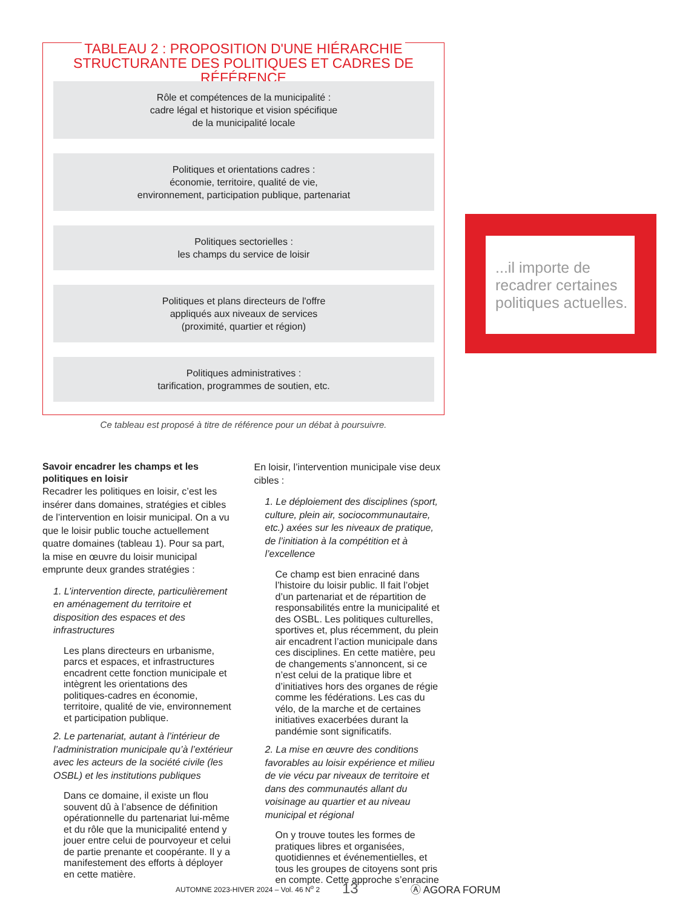TABLEAU 2 : PROPOSITION D'UNE HIÉRARCHIE
STRUCTURANTE DES POLITIQUES ET CADRES DE RÉFÉRENCE
Rôle et compétences de la municipalité :
cadre légal et historique et vision spécifique
de la municipalité locale
Politiques et orientations cadres :
économie, territoire, qualité de vie,
environnement, participation publique, partenariat
Politiques sectorielles :
les champs du service de loisir
Politiques et plans directeurs de l'offre
appliqués aux niveaux de services
(proximité, quartier et région)
Politiques administratives :
tarification, programmes de soutien, etc.
Ce tableau est proposé à titre de référence pour un débat à poursuivre.
...il importe de recadrer certaines politiques actuelles.
Savoir encadrer les champs et les politiques en loisir
Recadrer les politiques en loisir, c’est les insérer dans domaines, stratégies et cibles de l’intervention en loisir municipal. On a vu que le loisir public touche actuellement quatre domaines (tableau 1). Pour sa part, la mise en œuvre du loisir municipal emprunte deux grandes stratégies :
1. L’intervention directe, particulièrement en aménagement du territoire et disposition des espaces et des infrastructures
Les plans directeurs en urbanisme, parcs et espaces, et infrastructures encadrent cette fonction municipale et intègrent les orientations des politiques-cadres en économie, territoire, qualité de vie, environnement et participation publique.
2. Le partenariat, autant à l’intérieur de l’administration municipale qu’à l’extérieur avec les acteurs de la société civile (les OSBL) et les institutions publiques
Dans ce domaine, il existe un flou souvent dû à l’absence de définition opérationnelle du partenariat lui-même et du rôle que la municipalité entend y jouer entre celui de pourvoyeur et celui de partie prenante et coopérante. Il y a manifestement des efforts à déployer en cette matière.
En loisir, l’intervention municipale vise deux cibles :
1. Le déploiement des disciplines (sport, culture, plein air, sociocommunautaire, etc.) axées sur les niveaux de pratique, de l’initiation à la compétition et à l’excellence
Ce champ est bien enraciné dans l’histoire du loisir public. Il fait l’objet d’un partenariat et de répartition de responsabilités entre la municipalité et des OSBL. Les politiques culturelles, sportives et, plus récemment, du plein air encadrent l’action municipale dans ces disciplines. En cette matière, peu de changements s’annoncent, si ce n’est celui de la pratique libre et d’initiatives hors des organes de régie comme les fédérations. Les cas du vélo, de la marche et de certaines initiatives exacerbées durant la pandémie sont significatifs.
2. La mise en œuvre des conditions favorables au loisir expérience et milieu de vie vécu par niveaux de territoire et dans des communautés allant du voisinage au quartier et au niveau municipal et régional
On y trouve toutes les formes de pratiques libres et organisées, quotidiennes et événementielles, et tous les groupes de citoyens sont pris en compte. Cette approche s’enracine
AUTOMNE 2023-HIVER 2024 – Vol. 46 N<sup>o</sup> 2 13 Ⓐ AGORA FORUM